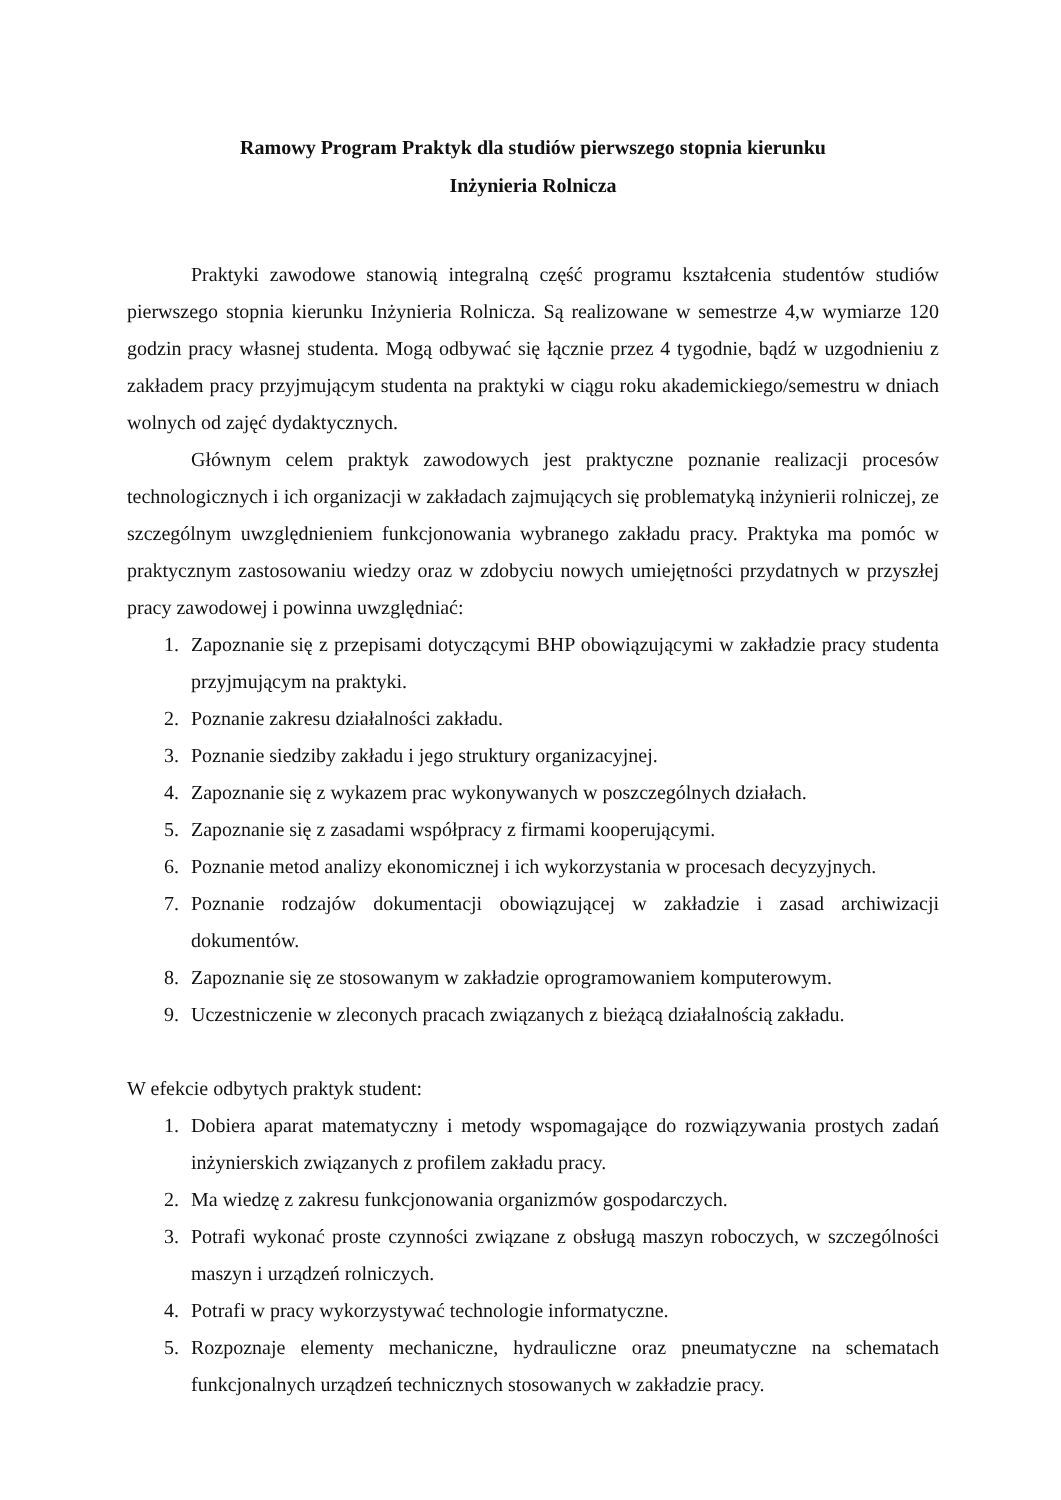Ramowy Program Praktyk dla studiów pierwszego stopnia kierunku
Inżynieria Rolnicza
Praktyki zawodowe stanowią integralną część programu kształcenia studentów studiów pierwszego stopnia kierunku Inżynieria Rolnicza. Są realizowane w semestrze 4,w wymiarze 120 godzin pracy własnej studenta. Mogą odbywać się łącznie przez 4 tygodnie, bądź w uzgodnieniu z zakładem pracy przyjmującym studenta na praktyki w ciągu roku akademickiego/semestru w dniach wolnych od zajęć dydaktycznych.
Głównym celem praktyk zawodowych jest praktyczne poznanie realizacji procesów technologicznych i ich organizacji w zakładach zajmujących się problematyką inżynierii rolniczej, ze szczególnym uwzględnieniem funkcjonowania wybranego zakładu pracy. Praktyka ma pomóc w praktycznym zastosowaniu wiedzy oraz w zdobyciu nowych umiejętności przydatnych w przyszłej pracy zawodowej i powinna uwzględniać:
1. Zapoznanie się z przepisami dotyczącymi BHP obowiązującymi w zakładzie pracy studenta przyjmującym na praktyki.
2. Poznanie zakresu działalności zakładu.
3. Poznanie siedziby zakładu i jego struktury organizacyjnej.
4. Zapoznanie się z wykazem prac wykonywanych w poszczególnych działach.
5. Zapoznanie się z zasadami współpracy z firmami kooperującymi.
6. Poznanie metod analizy ekonomicznej i ich wykorzystania w procesach decyzyjnych.
7. Poznanie rodzajów dokumentacji obowiązującej w zakładzie i zasad archiwizacji dokumentów.
8. Zapoznanie się ze stosowanym w zakładzie oprogramowaniem komputerowym.
9. Uczestniczenie w zleconych pracach związanych z bieżącą działalnością zakładu.
W efekcie odbytych praktyk student:
1. Dobiera aparat matematyczny i metody wspomagające do rozwiązywania prostych zadań inżynierskich związanych z profilem zakładu pracy.
2. Ma wiedzę z zakresu funkcjonowania organizmów gospodarczych.
3. Potrafi wykonać proste czynności związane z obsługą maszyn roboczych, w szczególności maszyn i urządzeń rolniczych.
4. Potrafi w pracy wykorzystywać technologie informatyczne.
5. Rozpoznaje elementy mechaniczne, hydrauliczne oraz pneumatyczne na schematach funkcjonalnych urządzeń technicznych stosowanych w zakładzie pracy.